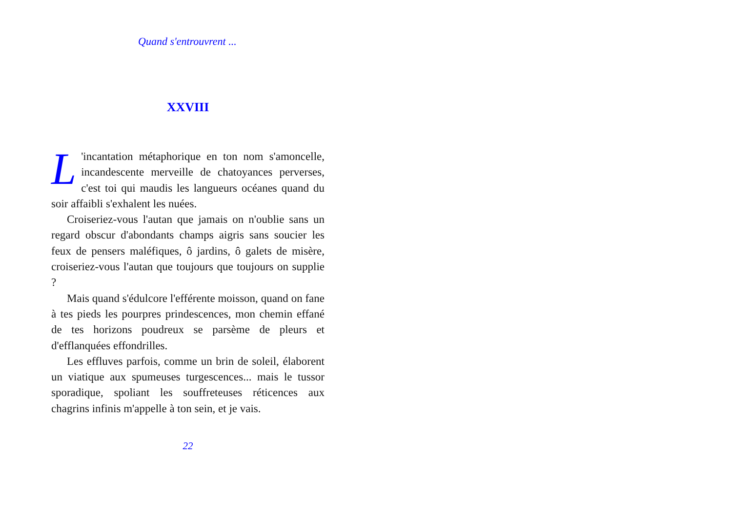Quand s'entrouvrent ...
XXVIII
L 'incantation métaphorique en ton nom s'amoncelle, incandescente merveille de chatoyances perverses, c'est toi qui maudis les langueurs océanes quand du soir affaibli s'exhalent les nuées.
Croiseriez-vous l'autan que jamais on n'oublie sans un regard obscur d'abondants champs aigris sans soucier les feux de pensers maléfiques, ô jardins, ô galets de misère, croiseriez-vous l'autan que toujours que toujours on supplie ?
Mais quand s'édulcore l'efférente moisson, quand on fane à tes pieds les pourpres prindescences, mon chemin effané de tes horizons poudreux se parsème de pleurs et d'efflanquées effondrilles.
Les effluves parfois, comme un brin de soleil, élaborent un viatique aux spumeuses turgescences... mais le tussor sporadique, spoliant les souffreteuses réticences aux chagrins infinis m'appelle à ton sein, et je vais.
22